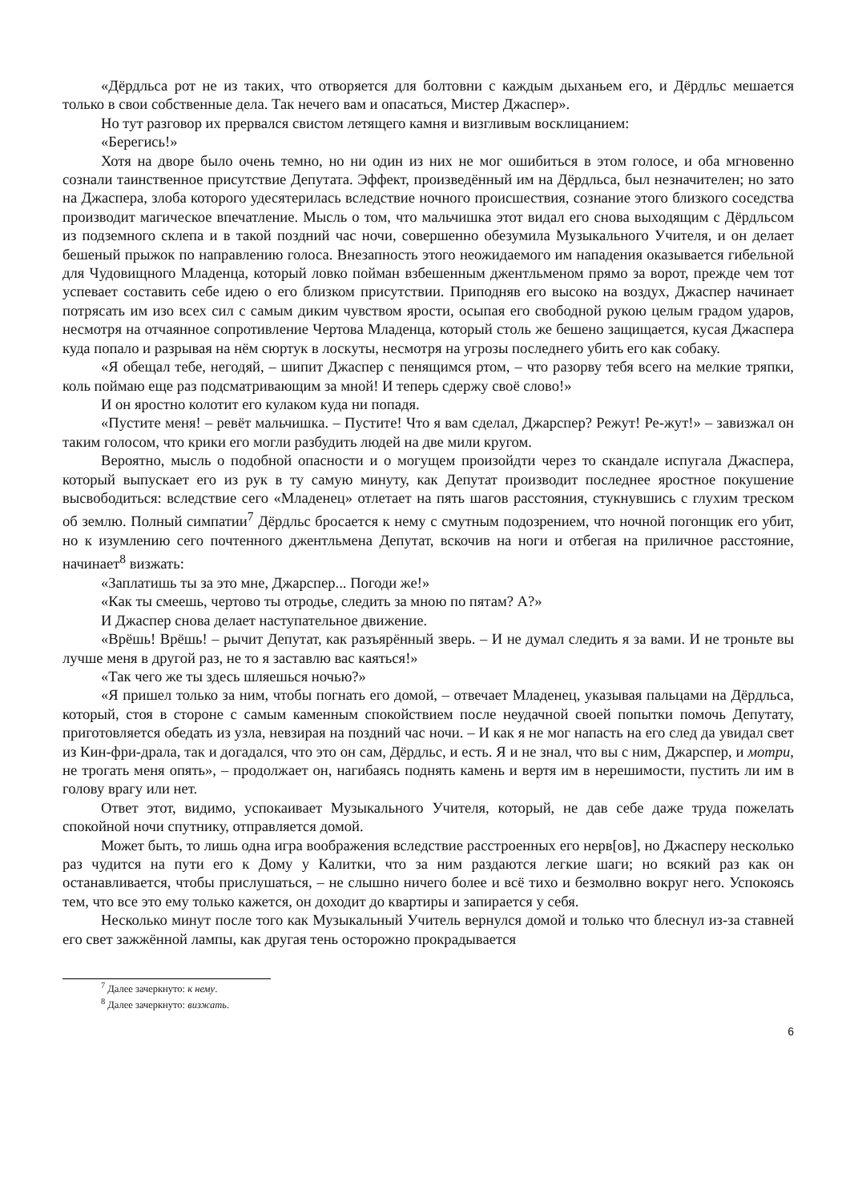«Дёрдльса рот не из таких, что отворяется для болтовни с каждым дыханьем его, и Дёрдльс мешается только в свои собственные дела. Так нечего вам и опасаться, Мистер Джаспер».
Но тут разговор их прервался свистом летящего камня и визгливым восклицанием:
«Берегись!»
Хотя на дворе было очень темно, но ни один из них не мог ошибиться в этом голосе, и оба мгновенно сознали таинственное присутствие Депутата. Эффект, произведённый им на Дёрдльса, был незначителен; но зато на Джаспера, злоба которого удесятерилась вследствие ночного происшествия, сознание этого близкого соседства производит магическое впечатление. Мысль о том, что мальчишка этот видал его снова выходящим с Дёрдльсом из подземного склепа и в такой поздний час ночи, совершенно обезумила Музыкального Учителя, и он делает бешеный прыжок по направлению голоса. Внезапность этого неожидаемого им нападения оказывается гибельной для Чудовищного Младенца, который ловко пойман взбешенным джентльменом прямо за ворот, прежде чем тот успевает составить себе идею о его близком присутствии. Приподняв его высоко на воздух, Джаспер начинает потрясать им изо всех сил с самым диким чувством ярости, осыпая его свободной рукою целым градом ударов, несмотря на отчаянное сопротивление Чертова Младенца, который столь же бешено защищается, кусая Джаспера куда попало и разрывая на нём сюртук в лоскуты, несмотря на угрозы последнего убить его как собаку.
«Я обещал тебе, негодяй, – шипит Джаспер с пенящимся ртом, – что разорву тебя всего на мелкие тряпки, коль поймаю еще раз подсматривающим за мной! И теперь сдержу своё слово!»
И он яростно колотит его кулаком куда ни попадя.
«Пустите меня! – ревёт мальчишка. – Пустите! Что я вам сделал, Джарспер? Режут! Ре-жут!» – завизжал он таким голосом, что крики его могли разбудить людей на две мили кругом.
Вероятно, мысль о подобной опасности и о могущем произойдти через то скандале испугала Джаспера, который выпускает его из рук в ту самую минуту, как Депутат производит последнее яростное покушение высвободиться: вследствие сего «Младенец» отлетает на пять шагов расстояния, стукнувшись с глухим треском об землю. Полный симпатии<sup>7</sup> Дёрдльс бросается к нему с смутным подозрением, что ночной погонщик его убит, но к изумлению сего почтенного джентльмена Депутат, вскочив на ноги и отбегая на приличное расстояние, начинает<sup>8</sup> визжать:
«Заплатишь ты за это мне, Джарспер... Погоди же!»
«Как ты смеешь, чертово ты отродье, следить за мною по пятам? А?»
И Джаспер снова делает наступательное движение.
«Врёшь! Врёшь! – рычит Депутат, как разъярённый зверь. – И не думал следить я за вами. И не троньте вы лучше меня в другой раз, не то я заставлю вас каяться!»
«Так чего же ты здесь шляешься ночью?»
«Я пришел только за ним, чтобы погнать его домой, – отвечает Младенец, указывая пальцами на Дёрдльса, который, стоя в стороне с самым каменным спокойствием после неудачной своей попытки помочь Депутату, приготовляется обедать из узла, невзирая на поздний час ночи. – И как я не мог напасть на его след да увидал свет из Кин-фри-драла, так и догадался, что это он сам, Дёрдльс, и есть. Я и не знал, что вы с ним, Джарспер, и мотри, не трогать меня опять», – продолжает он, нагибаясь поднять камень и вертя им в нерешимости, пустить ли им в голову врагу или нет.
Ответ этот, видимо, успокаивает Музыкального Учителя, который, не дав себе даже труда пожелать спокойной ночи спутнику, отправляется домой.
Может быть, то лишь одна игра воображения вследствие расстроенных его нерв[ов], но Джасперу несколько раз чудится на пути его к Дому у Калитки, что за ним раздаются легкие шаги; но всякий раз как он останавливается, чтобы прислушаться, – не слышно ничего более и всё тихо и безмолвно вокруг него. Успокоясь тем, что все это ему только кажется, он доходит до квартиры и запирается у себя.
Несколько минут после того как Музыкальный Учитель вернулся домой и только что блеснул из-за ставней его свет зажжённой лампы, как другая тень осторожно прокрадывается
<sup>7</sup> Далее зачеркнуто: к нему.
<sup>8</sup> Далее зачеркнуто: визжать.
6